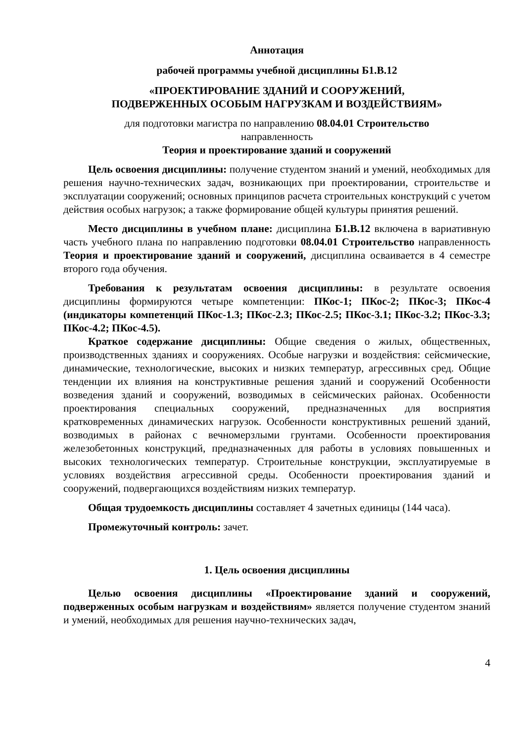Аннотация
рабочей программы учебной дисциплины Б1.В.12
«ПРОЕКТИРОВАНИЕ ЗДАНИЙ И СООРУЖЕНИЙ,
ПОДВЕРЖЕННЫХ ОСОБЫМ НАГРУЗКАМ И ВОЗДЕЙСТВИЯМ»
для подготовки магистра по направлению 08.04.01 Строительство
направленность
Теория и проектирование зданий и сооружений
Цель освоения дисциплины: получение студентом знаний и умений, необходимых для решения научно-технических задач, возникающих при проектировании, строительстве и эксплуатации сооружений; основных принципов расчета строительных конструкций с учетом действия особых нагрузок; а также формирование общей культуры принятия решений.
Место дисциплины в учебном плане: дисциплина Б1.В.12 включена в вариативную часть учебного плана по направлению подготовки 08.04.01 Строительство направленность Теория и проектирование зданий и сооружений, дисциплина осваивается в 4 семестре второго года обучения.
Требования к результатам освоения дисциплины: в результате освоения дисциплины формируются четыре компетенции: ПКос-1; ПКос-2; ПКос-3; ПКос-4 (индикаторы компетенций ПКос-1.3; ПКос-2.3; ПКос-2.5; ПКос-3.1; ПКос-3.2; ПКос-3.3; ПКос-4.2; ПКос-4.5).
Краткое содержание дисциплины: Общие сведения о жилых, общественных, производственных зданиях и сооружениях. Особые нагрузки и воздействия: сейсмические, динамические, технологические, высоких и низких температур, агрессивных сред. Общие тенденции их влияния на конструктивные решения зданий и сооружений Особенности возведения зданий и сооружений, возводимых в сейсмических районах. Особенности проектирования специальных сооружений, предназначенных для восприятия кратковременных динамических нагрузок. Особенности конструктивных решений зданий, возводимых в районах с вечномерзлыми грунтами. Особенности проектирования железобетонных конструкций, предназначенных для работы в условиях повышенных и высоких технологических температур. Строительные конструкции, эксплуатируемые в условиях воздействия агрессивной среды. Особенности проектирования зданий и сооружений, подвергающихся воздействиям низких температур.
Общая трудоемкость дисциплины составляет 4 зачетных единицы (144 часа).
Промежуточный контроль: зачет.
1. Цель освоения дисциплины
Целью освоения дисциплины «Проектирование зданий и сооружений, подверженных особым нагрузкам и воздействиям» является получение студентом знаний и умений, необходимых для решения научно-технических задач,
4